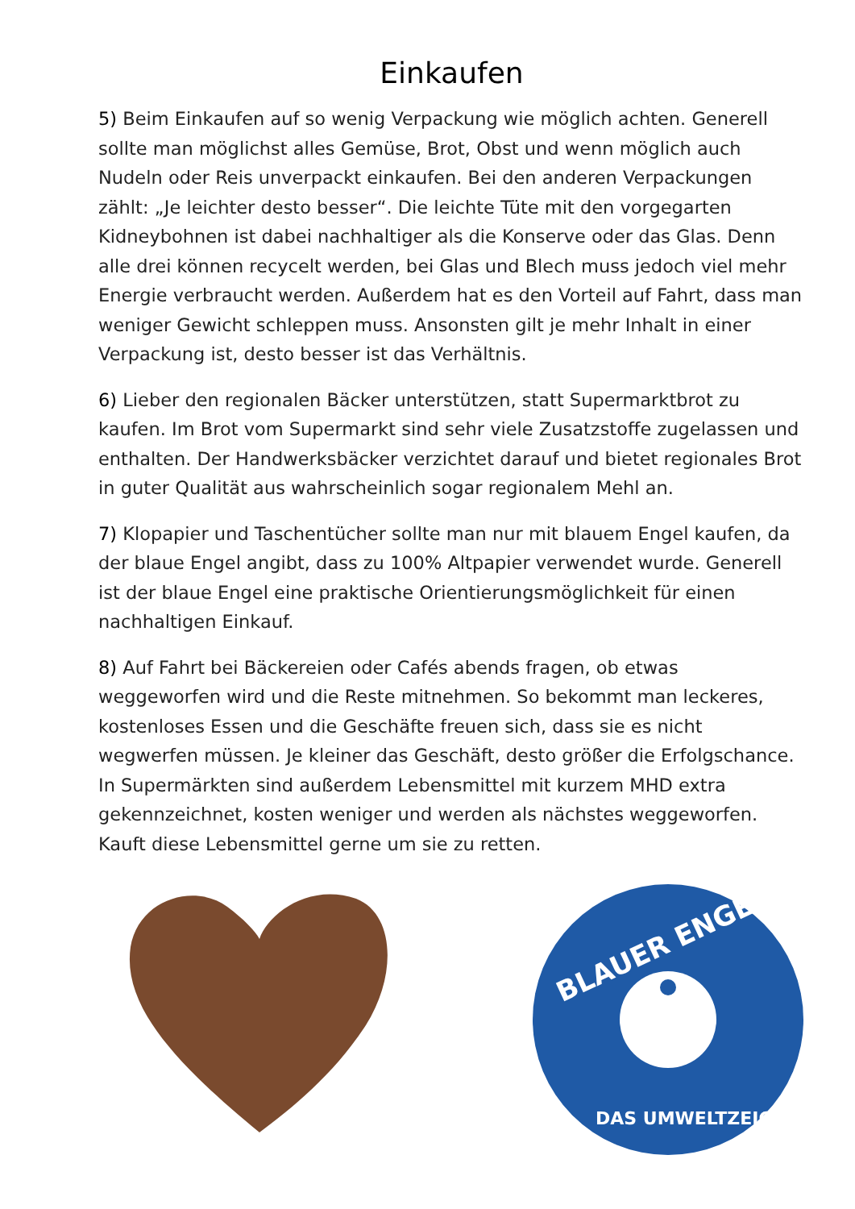Einkaufen
5) Beim Einkaufen auf so wenig Verpackung wie möglich achten. Generell sollte man möglichst alles Gemüse, Brot, Obst und wenn möglich auch Nudeln oder Reis unverpackt einkaufen. Bei den anderen Verpackungen zählt: „Je leichter desto besser“. Die leichte Tüte mit den vorgegarten Kidneybohnen ist dabei nachhaltiger als die Konserve oder das Glas. Denn alle drei können recycelt werden, bei Glas und Blech muss jedoch viel mehr Energie verbraucht werden. Außerdem hat es den Vorteil auf Fahrt, dass man weniger Gewicht schleppen muss. Ansonsten gilt je mehr Inhalt in einer Verpackung ist, desto besser ist das Verhältnis.
6) Lieber den regionalen Bäcker unterstützen, statt Supermarktbrot zu kaufen. Im Brot vom Supermarkt sind sehr viele Zusatzstoffe zugelassen und enthalten. Der Handwerksbäcker verzichtet darauf und bietet regionales Brot in guter Qualität aus wahrscheinlich sogar regionalem Mehl an.
7) Klopapier und Taschentücher sollte man nur mit blauem Engel kaufen, da der blaue Engel angibt, dass zu 100% Altpapier verwendet wurde. Generell ist der blaue Engel eine praktische Orientierungsmöglichkeit für einen nachhaltigen Einkauf.
8) Auf Fahrt bei Bäckereien oder Cafés abends fragen, ob etwas weggeworfen wird und die Reste mitnehmen. So bekommt man leckeres, kostenloses Essen und die Geschäfte freuen sich, dass sie es nicht wegwerfen müssen. Je kleiner das Geschäft, desto größer die Erfolgschance. In Supermärkten sind außerdem Lebensmittel mit kurzem MHD extra gekennzeichnet, kosten weniger und werden als nächstes weggeworfen. Kauft diese Lebensmittel gerne um sie zu retten.
BLAUER ENGEL
DAS UMWELTZEICHEN